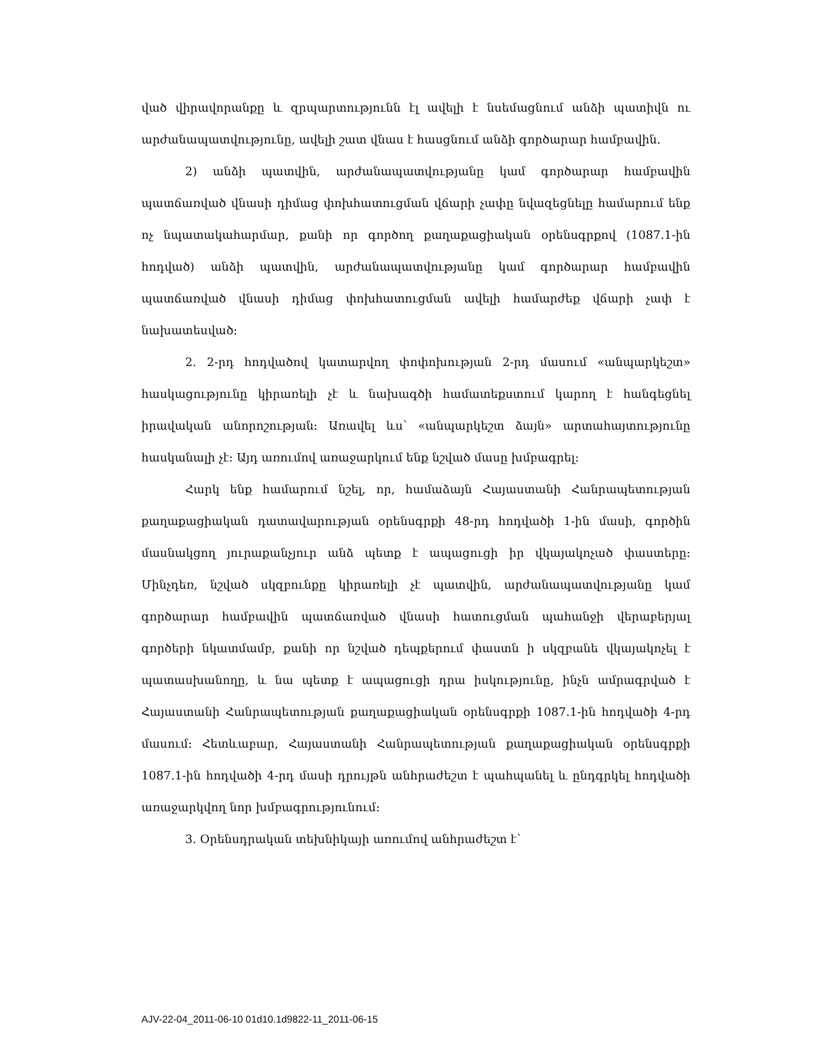ված վիրավորանքը և զրպարտությունն էլ ավելի է նսեմացնում անձի պատիվն ու արժանապատվությունը, ավելի շատ վնաս է հասցնում անձի գործարար համբավին.
2) անձի պատվին, արժանապատվությանը կամ գործարար համբավին պատճառված վնասի դիմաց փոխհատուցման վճարի չափը նվազեցնելը համարում ենք ոչ նպատակահարմար, քանի որ գործող քաղաքացիական օրենսգրքով (1087.1-ին հոդված) անձի պատվին, արժանապատվությանը կամ գործարար համբավին պատճառված վնասի դիմաց փոխհատուցման ավելի համարժեք վճարի չափ է նախատեսված:
2. 2-րդ հոդվածով կատարվող փոփոխության 2-րդ մասում «անպարկեշտ» հասկացությունը կիրառելի չէ և նախագծի համատեքստում կարող է հանգեցնել իրավական անորոշության: Առավել ևս՝ «անպարկեշտ ձայն» արտահայտությունը հասկանալի չէ: Այդ առումով առաջարկում ենք նշված մասը խմբագրել:
Հարկ ենք համարում նշել, որ, համաձայն Հայաստանի Հանրապետության քաղաքացիական դատավարության օրենսգրքի 48-րդ հոդվածի 1-ին մասի, գործին մասնակցող յուրաքանչյուր անձ պետք է ապացուցի իր վկայակոչած փաստերը: Մինչդեռ, նշված սկզբունքը կիրառելի չէ պատվին, արժանապատվությանը կամ գործարար համբավին պատճառված վնասի հատուցման պահանջի վերաբերյալ գործերի նկատմամբ, քանի որ նշված դեպքերում փաստն ի սկզբանե վկայակոչել է պատասխանողը, և նա պետք է ապացուցի դրա իսկությունը, ինչն ամրագրված է Հայաստանի Հանրապետության քաղաքացիական օրենսգրքի 1087.1-ին հոդվածի 4-րդ մասում: Հետևաբար, Հայաստանի Հանրապետության քաղաքացիական օրենսգրքի 1087.1-ին հոդվածի 4-րդ մասի դրույթն անհրաժեշտ է պահպանել և ընդգրկել հոդվածի առաջարկվող նոր խմբագրությունում:
3. Օրենսդրական տեխնիկայի առումով անհրաժեշտ է՝
AJV-22-04_2011-06-10 01d10.1d9822-11_2011-06-15